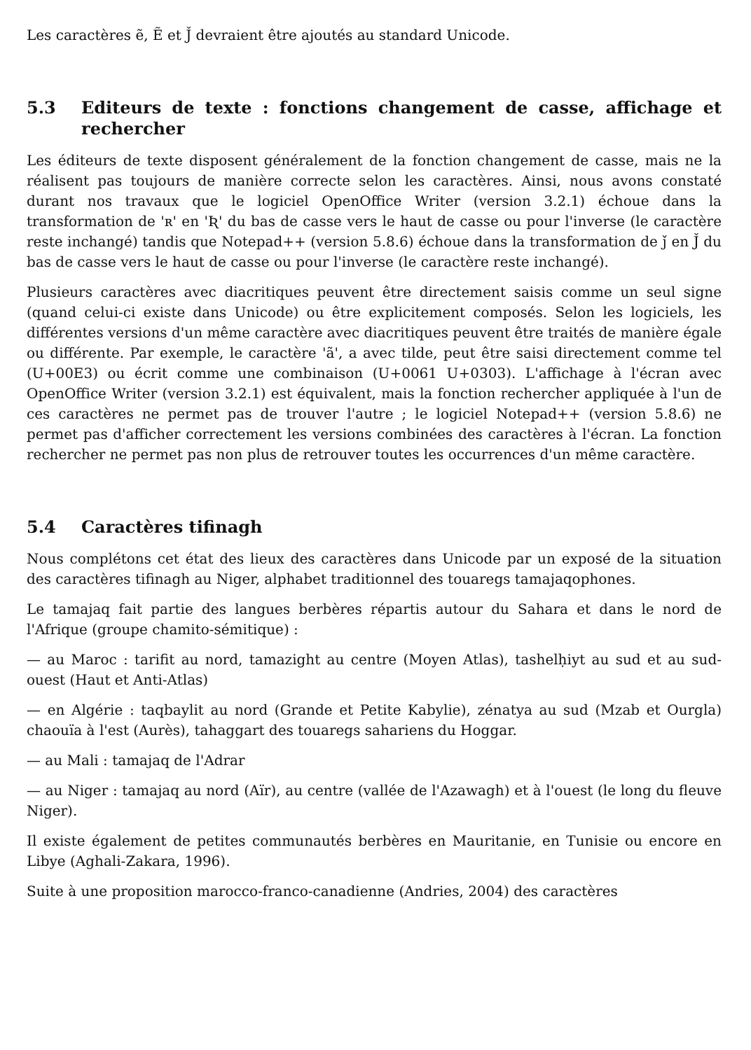Les caractères ẽ, Ẽ et J̌ devraient être ajoutés au standard Unicode.
5.3 Editeurs de texte : fonctions changement de casse, affichage et rechercher
Les éditeurs de texte disposent généralement de la fonction changement de casse, mais ne la réalisent pas toujours de manière correcte selon les caractères. Ainsi, nous avons constaté durant nos travaux que le logiciel OpenOffice Writer (version 3.2.1) échoue dans la transformation de 'ʀ' en 'Ʀ' du bas de casse vers le haut de casse ou pour l'inverse (le caractère reste inchangé) tandis que Notepad++ (version 5.8.6) échoue dans la transformation de ǰ en J̌ du bas de casse vers le haut de casse ou pour l'inverse (le caractère reste inchangé).
Plusieurs caractères avec diacritiques peuvent être directement saisis comme un seul signe (quand celui-ci existe dans Unicode) ou être explicitement composés. Selon les logiciels, les différentes versions d'un même caractère avec diacritiques peuvent être traités de manière égale ou différente. Par exemple, le caractère 'ã', a avec tilde, peut être saisi directement comme tel (U+00E3) ou écrit comme une combinaison (U+0061 U+0303). L'affichage à l'écran avec OpenOffice Writer (version 3.2.1) est équivalent, mais la fonction rechercher appliquée à l'un de ces caractères ne permet pas de trouver l'autre ; le logiciel Notepad++ (version 5.8.6) ne permet pas d'afficher correctement les versions combinées des caractères à l'écran. La fonction rechercher ne permet pas non plus de retrouver toutes les occurrences d'un même caractère.
5.4 Caractères tifinagh
Nous complétons cet état des lieux des caractères dans Unicode par un exposé de la situation des caractères tifinagh au Niger, alphabet traditionnel des touaregs tamajaqophones.
Le tamajaq fait partie des langues berbères répartis autour du Sahara et dans le nord de l'Afrique (groupe chamito-sémitique) :
— au Maroc : tarifit au nord, tamazight au centre (Moyen Atlas), tashelḥiyt au sud et au sud-ouest (Haut et Anti-Atlas)
— en Algérie : taqbaylit au nord (Grande et Petite Kabylie), zénatya au sud (Mzab et Ourgla) chaouïa à l'est (Aurès), tahaggart des touaregs sahariens du Hoggar.
— au Mali : tamajaq de l'Adrar
— au Niger : tamajaq au nord (Aïr), au centre (vallée de l'Azawagh) et à l'ouest (le long du fleuve Niger).
Il existe également de petites communautés berbères en Mauritanie, en Tunisie ou encore en Libye (Aghali-Zakara, 1996).
Suite à une proposition marocco-franco-canadienne (Andries, 2004) des caractères